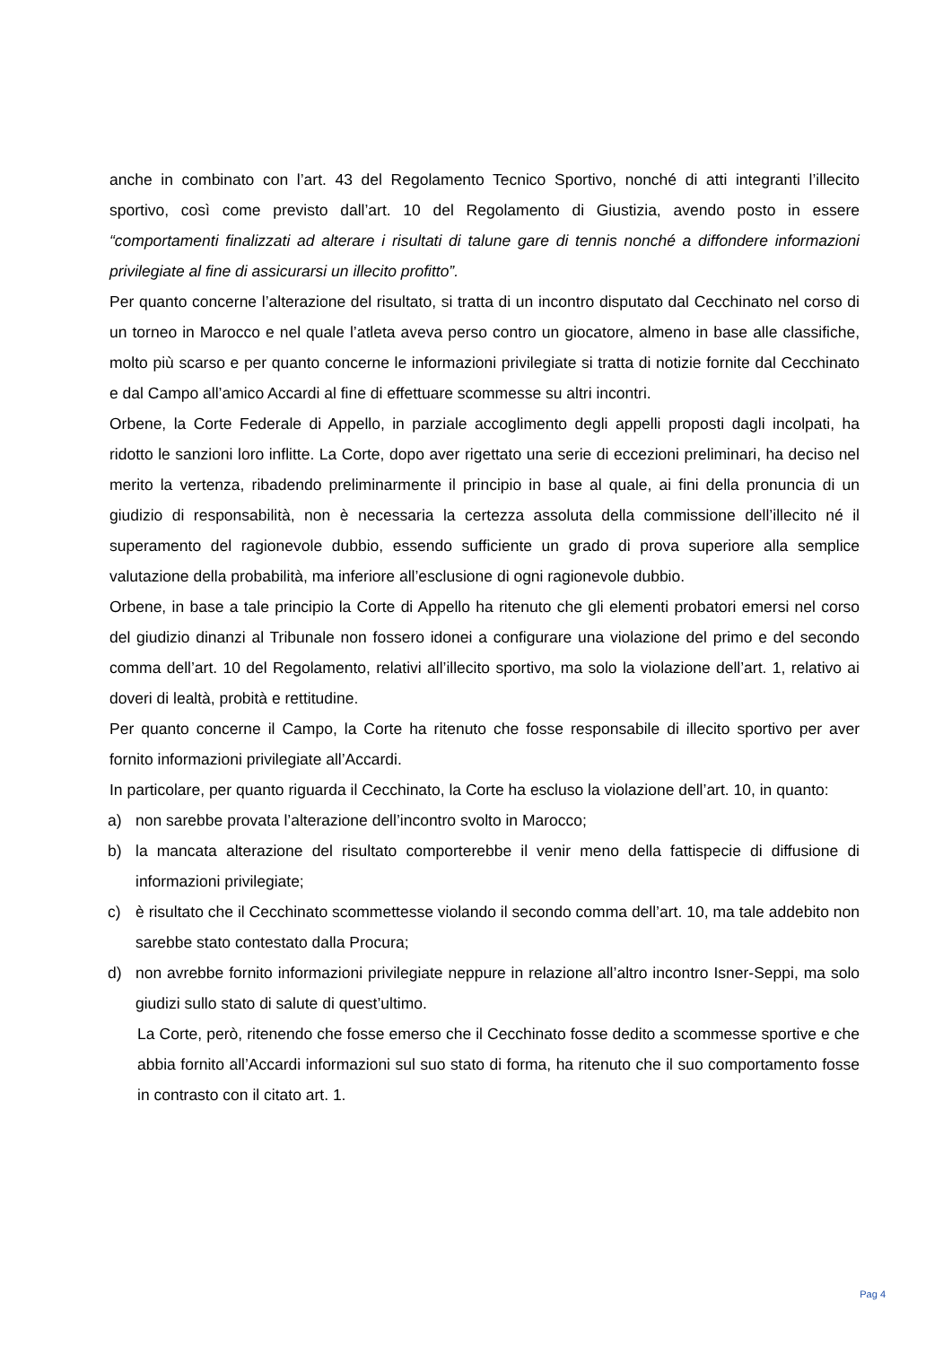anche in combinato con l’art. 43 del Regolamento Tecnico Sportivo, nonché di atti integranti l’illecito sportivo, così come previsto dall’art. 10 del Regolamento di Giustizia, avendo posto in essere “comportamenti finalizzati ad alterare i risultati di talune gare di tennis nonché a diffondere informazioni privilegiate al fine di assicurarsi un illecito profitto”.
Per quanto concerne l’alterazione del risultato, si tratta di un incontro disputato dal Cecchinato nel corso di un torneo in Marocco e nel quale l’atleta aveva perso contro un giocatore, almeno in base alle classifiche, molto più scarso e per quanto concerne le informazioni privilegiate si tratta di notizie fornite dal Cecchinato e dal Campo all’amico Accardi al fine di effettuare scommesse su altri incontri.
Orbene, la Corte Federale di Appello, in parziale accoglimento degli appelli proposti dagli incolpati, ha ridotto le sanzioni loro inflitte. La Corte, dopo aver rigettato una serie di eccezioni preliminari, ha deciso nel merito la vertenza, ribadendo preliminarmente il principio in base al quale, ai fini della pronuncia di un giudizio di responsabilità, non è necessaria la certezza assoluta della commissione dell’illecito né il superamento del ragionevole dubbio, essendo sufficiente un grado di prova superiore alla semplice valutazione della probabilità, ma inferiore all’esclusione di ogni ragionevole dubbio.
Orbene, in base a tale principio la Corte di Appello ha ritenuto che gli elementi probatori emersi nel corso del giudizio dinanzi al Tribunale non fossero idonei a configurare una violazione del primo e del secondo comma dell’art. 10 del Regolamento, relativi all’illecito sportivo, ma solo la violazione dell’art. 1, relativo ai doveri di lealtà, probità e rettitudine.
Per quanto concerne il Campo, la Corte ha ritenuto che fosse responsabile di illecito sportivo per aver fornito informazioni privilegiate all’Accardi.
In particolare, per quanto riguarda il Cecchinato, la Corte ha escluso la violazione dell’art. 10, in quanto:
a) non sarebbe provata l’alterazione dell’incontro svolto in Marocco;
b) la mancata alterazione del risultato comporterebbe il venir meno della fattispecie di diffusione di informazioni privilegiate;
c) è risultato che il Cecchinato scommettesse violando il secondo comma dell’art. 10, ma tale addebito non sarebbe stato contestato dalla Procura;
d) non avrebbe fornito informazioni privilegiate neppure in relazione all’altro incontro Isner-Seppi, ma solo giudizi sullo stato di salute di quest’ultimo.
La Corte, però, ritenendo che fosse emerso che il Cecchinato fosse dedito a scommesse sportive e che abbia fornito all’Accardi informazioni sul suo stato di forma, ha ritenuto che il suo comportamento fosse in contrasto con il citato art. 1.
Pag 4